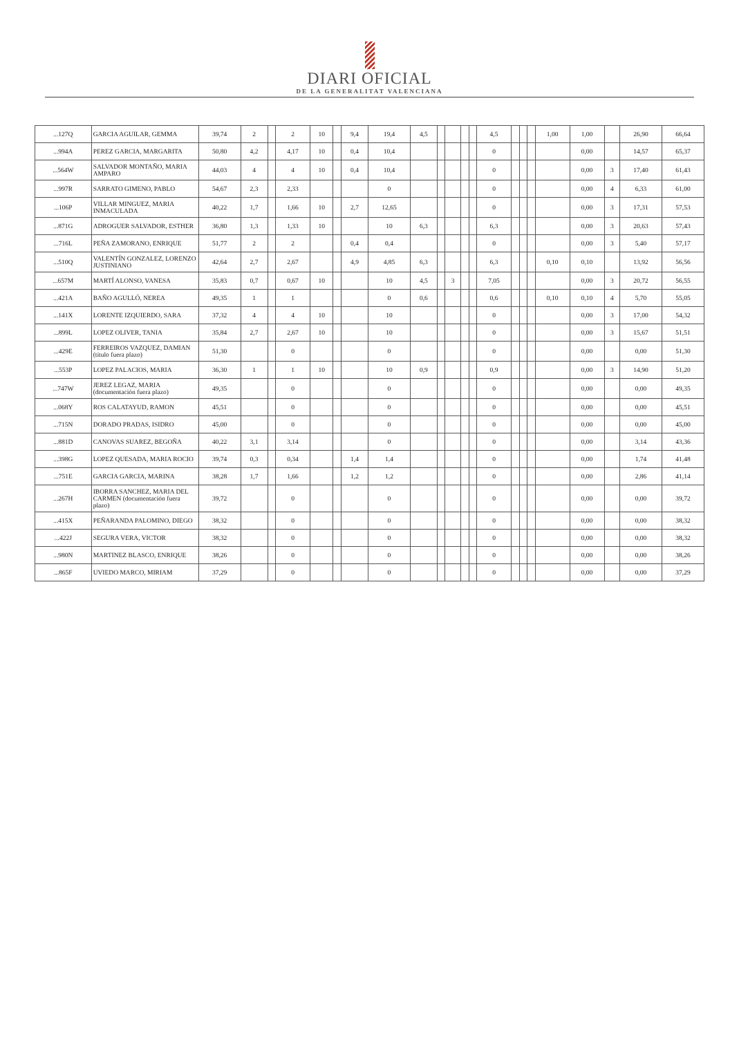DIARI OFICIAL
DE LA GENERALITAT VALENCIANA
| ...127Q | GARCIA AGUILAR, GEMMA | 39,74 | 2 | | 2 | 10 | | 9,4 | 19,4 | 4,5 | | | | | 4,5 | | | | 1,00 | 1,00 | | 26,90 | 66,64 |
| ...994A | PEREZ GARCIA, MARGARITA | 50,80 | 4,2 | | 4,17 | 10 | | 0,4 | 10,4 | | | | | | 0 | | | | | 0,00 | | 14,57 | 65,37 |
| ...564W | SALVADOR MONTAÑO, MARIA AMPARO | 44,03 | 4 | | 4 | 10 | | 0,4 | 10,4 | | | | | | 0 | | | | | 0,00 | 3 | 17,40 | 61,43 |
| ...997R | SARRATO GIMENO, PABLO | 54,67 | 2,3 | | 2,33 | | | | 0 | | | | | | 0 | | | | | 0,00 | 4 | 6,33 | 61,00 |
| ...106P | VILLAR MINGUEZ, MARIA INMACULADA | 40,22 | 1,7 | | 1,66 | 10 | | 2,7 | 12,65 | | | | | | 0 | | | | | 0,00 | 3 | 17,31 | 57,53 |
| ...871G | ADROGUER SALVADOR, ESTHER | 36,80 | 1,3 | | 1,33 | 10 | | | 10 | 6,3 | | | | | 6,3 | | | | | 0,00 | 3 | 20,63 | 57,43 |
| ...716L | PEÑA ZAMORANO, ENRIQUE | 51,77 | 2 | | 2 | | | 0,4 | 0,4 | | | | | | 0 | | | | | 0,00 | 3 | 5,40 | 57,17 |
| ...510Q | VALENTÍN GONZALEZ, LORENZO JUSTINIANO | 42,64 | 2,7 | | 2,67 | | | 4,9 | 4,85 | 6,3 | | | | | 6,3 | | | | 0,10 | 0,10 | | 13,92 | 56,56 |
| ...657M | MARTÍ ALONSO, VANESA | 35,83 | 0,7 | | 0,67 | 10 | | | 10 | 4,5 | | 3 | | | 7,05 | | | | | 0,00 | 3 | 20,72 | 56,55 |
| ...421A | BAÑO AGULLÓ, NEREA | 49,35 | 1 | | 1 | | | | 0 | 0,6 | | | | | 0,6 | | | | 0,10 | 0,10 | 4 | 5,70 | 55,05 |
| ...141X | LORENTE IZQUIERDO, SARA | 37,32 | 4 | | 4 | 10 | | | 10 | | | | | | 0 | | | | | 0,00 | 3 | 17,00 | 54,32 |
| ...899L | LOPEZ OLIVER, TANIA | 35,84 | 2,7 | | 2,67 | 10 | | | 10 | | | | | | 0 | | | | | 0,00 | 3 | 15,67 | 51,51 |
| ...429E | FERREIROS VAZQUEZ, DAMIAN (título fuera plazo) | 51,30 | | | 0 | | | | 0 | | | | | | 0 | | | | | 0,00 | | 0,00 | 51,30 |
| ...553P | LOPEZ PALACIOS, MARIA | 36,30 | 1 | | 1 | 10 | | | 10 | 0,9 | | | | | 0,9 | | | | | 0,00 | 3 | 14,90 | 51,20 |
| ...747W | JEREZ LEGAZ, MARIA (documentación fuera plazo) | 49,35 | | | 0 | | | | 0 | | | | | | 0 | | | | | 0,00 | | 0,00 | 49,35 |
| ...068Y | ROS CALATAYUD, RAMON | 45,51 | | | 0 | | | | 0 | | | | | | 0 | | | | | 0,00 | | 0,00 | 45,51 |
| ...715N | DORADO PRADAS, ISIDRO | 45,00 | | | 0 | | | | 0 | | | | | | 0 | | | | | 0,00 | | 0,00 | 45,00 |
| ...881D | CANOVAS SUAREZ, BEGOÑA | 40,22 | 3,1 | | 3,14 | | | | 0 | | | | | | 0 | | | | | 0,00 | | 3,14 | 43,36 |
| ...398G | LOPEZ QUESADA, MARIA ROCIO | 39,74 | 0,3 | | 0,34 | | | 1,4 | 1,4 | | | | | | 0 | | | | | 0,00 | | 1,74 | 41,48 |
| ...751E | GARCIA GARCIA, MARINA | 38,28 | 1,7 | | 1,66 | | | 1,2 | 1,2 | | | | | | 0 | | | | | 0,00 | | 2,86 | 41,14 |
| ...267H | IBORRA SANCHEZ, MARIA DEL CARMEN (documentación fuera plazo) | 39,72 | | | 0 | | | | 0 | | | | | | 0 | | | | | 0,00 | | 0,00 | 39,72 |
| ...415X | PEÑARANDA PALOMINO, DIEGO | 38,32 | | | 0 | | | | 0 | | | | | | 0 | | | | | 0,00 | | 0,00 | 38,32 |
| ...422J | SEGURA VERA, VICTOR | 38,32 | | | 0 | | | | 0 | | | | | | 0 | | | | | 0,00 | | 0,00 | 38,32 |
| ...980N | MARTINEZ BLASCO, ENRIQUE | 38,26 | | | 0 | | | | 0 | | | | | | 0 | | | | | 0,00 | | 0,00 | 38,26 |
| ...865F | UVIEDO MARCO, MIRIAM | 37,29 | | | 0 | | | | 0 | | | | | | 0 | | | | | 0,00 | | 0,00 | 37,29 |